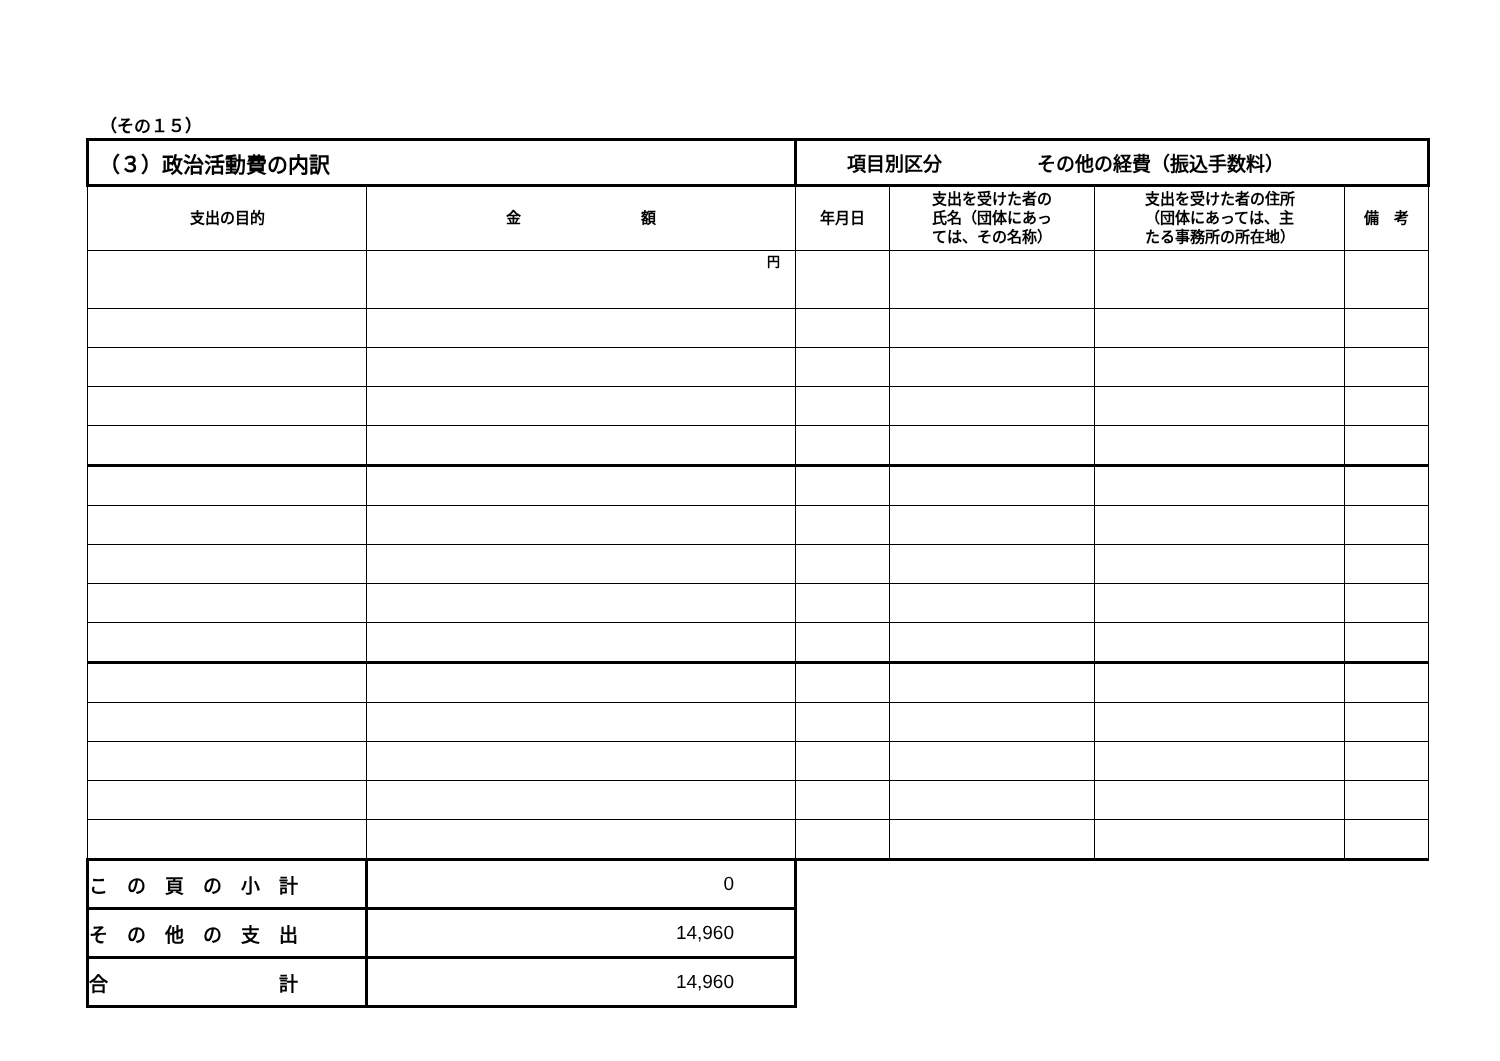（その１５）
| （３）政治活動費の内訳 | | 項目別区分 その他の経費（振込手数料） | | | |
| 支出の目的 | 金 額 | 年月日 | 支出を受けた者の 氏名（団体にあっ ては、その名称） | 支出を受けた者の住所 （団体にあっては、主 たる事務所の所在地） | 備 考 |
| | 円 | | | | |
| こ の 頁 の 小 計 | 0 | | | | |
| そ の 他 の 支 出 | 14,960 | | | | |
| 合 計 | 14,960 | | | | |